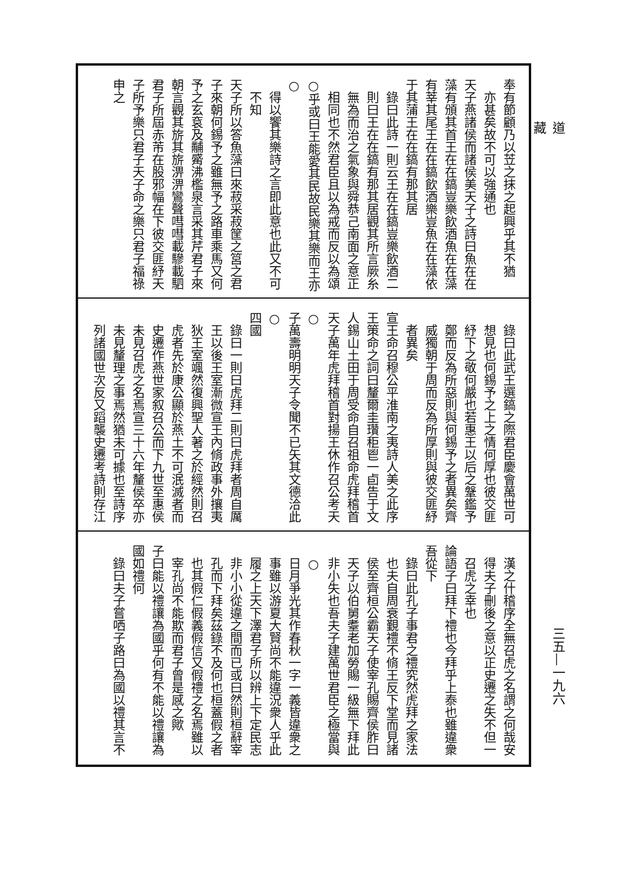道藏
奉有節顧乃以苙之抹之起興乎其不猶
亦甚矣故不可以強通也
天子燕諸侯而諸侯美天子之詩曰魚在在
藻有頒其首王在在鎬豈樂飲酒魚在在藻
有莘其尾王在在鎬飲酒樂豈魚在在藻依
于其蒲王在在鎬有那其居
錄曰此詩一則云王在在鎬豈樂飲酒二
則曰王在在鎬有那其居觀其所言厥糸
無為而治之氣象與舜恭己南面之意正
相同也不然君臣且以為戒而反以為頌
○乎或曰王能愛其民故民樂其樂而王亦○
得以饗其樂詩之言即此意也此又不可
不知
天子所以答魚藻曰來菽采菽筐之筥之君
子來朝何錫予之雖無予之路車乘馬又何
予之玄袞及黼觱沸檻泉言采其芹君子來
朝言觀其旂其旂淠淠鸞聲嘒嘒載驂載駟
君子所屆赤芾在股邪幅在下彼交匪紓天
子所予樂只君子天子命之樂只君子福祿
申之
錄曰此武王選鎬之際君臣慶會萬世可
想見也何錫予之上之情何厚也彼交匪
紓下之敬何嚴也若惠王以后之鞶鑑予
鄭而反為所惡則與何錫予之者異矣齊
威獨朝于周而反為所厚則與彼交匪紓
者異矣
宣王命召穆公平淮南之夷詩人美之此序
王策命之詞曰釐爾圭瓚秬鬯一卣告于文
人錫山土田于周受命自召祖命虎拜稽首
天子萬年虎拜稽首對揚王休作召公考天○
子萬壽明明天子令聞不已矢其文德洽此○
四國
錄曰一則曰虎拜二則曰虎拜者周自厲
王以後王室漸微宣王內脩政事外攘夷
狄王室颯然復興聖人著之於經然則召
虎者先於康公顯於燕土不可泯滅者而
史遷作燕世家叙召公而下九世至惠侯
未見召虎之名焉宣三十六年釐侯卒亦
未見釐理之事焉然猶未可據也至詩序
列諸國世次反又蹈襲史遷考詩則存江
漢之什稽序全無召虎之名謂之何哉安
得夫子刪後之意以正史遷之失不但一
召虎之幸也
論語子曰拜下禮也今拜乎上泰也雖違衆
吾從下
錄曰此孔子事君之禮究然虎拜之家法
也夫自周衰覲禮不脩王反下堂而見諸
侯至齊桓公霸天子使宰孔賜齊侯胙曰
天子以伯舅耋老加勞賜一級無下拜此
非小失也吾夫子建萬世君臣之極當與○
日月爭光其作春秋一字一義皆違衆之
事雖以游夏大賢尚不能違況衆人乎此
履之上天下澤君子所以辨上下定民志
非小小從違之間而已或曰然則桓辭宰
孔而下拜矣茲錄不及何也桓蓋假之者
也其假仁假義假信又假禮之名焉雖以
宰孔尚不能欺而君子曾是感之歟
子曰能以禮讓為國乎何有不能以禮讓為
國如禮何
錄曰夫子嘗哂子路曰為國以禮其言不
三五—一九六